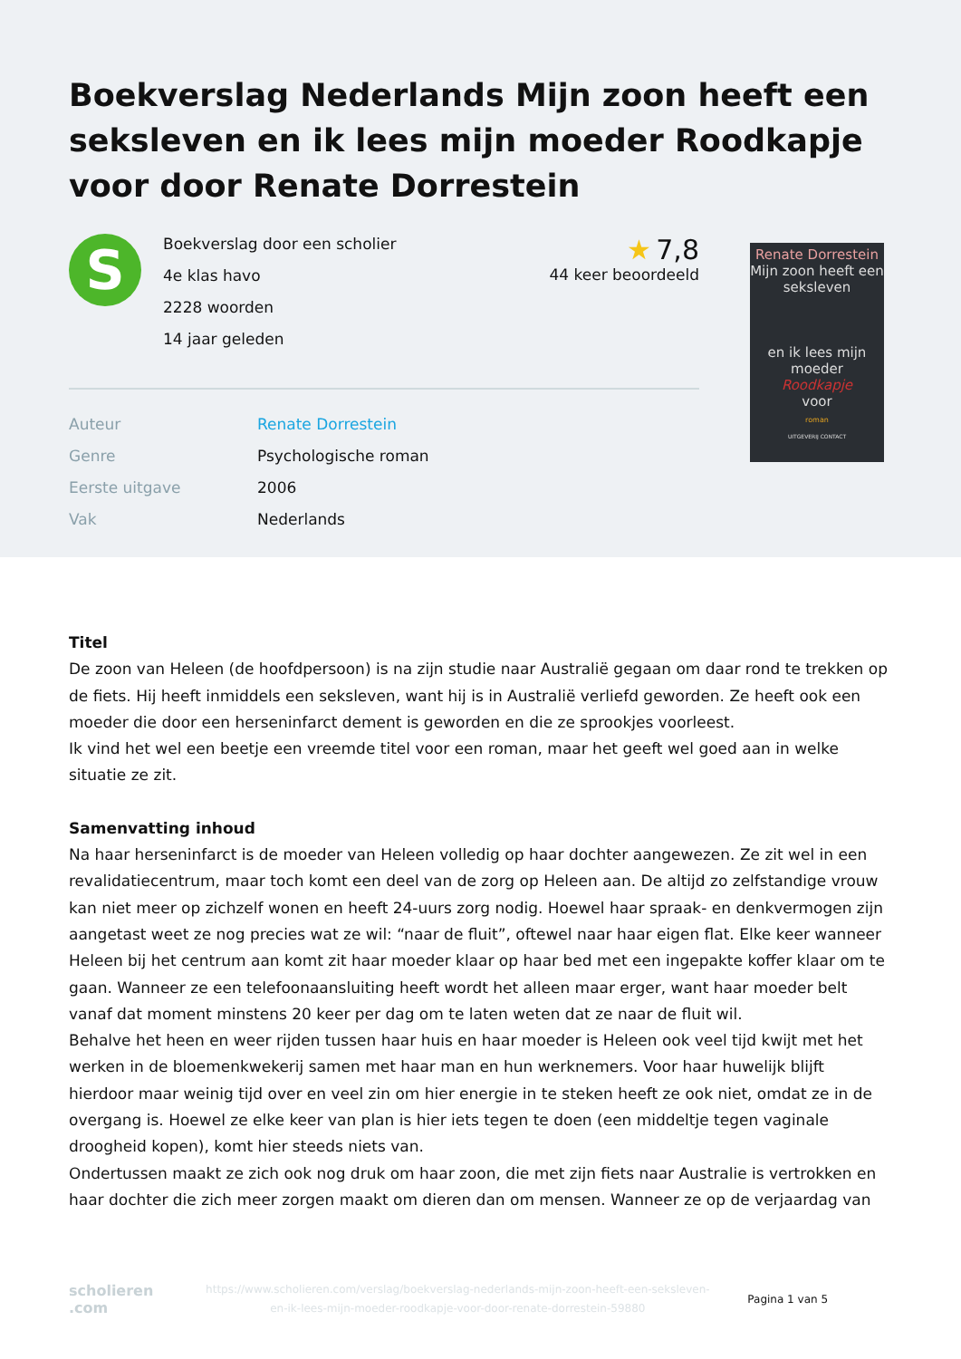Boekverslag Nederlands Mijn zoon heeft een seksleven en ik lees mijn moeder Roodkapje voor door Renate Dorrestein
S
Boekverslag door een scholier
4e klas havo
2228 woorden
14 jaar geleden
★ 7,8
44 keer beoordeeld
| Auteur | Renate Dorrestein |
| Genre | Psychologische roman |
| Eerste uitgave | 2006 |
| Vak | Nederlands |
Renate Dorrestein
Mijn zoon heeft een seksleven
en ik lees mijn moeder
Roodkapje
voor
roman
UITGEVERIJ CONTACT
Titel
De zoon van Heleen (de hoofdpersoon) is na zijn studie naar Australië gegaan om daar rond te trekken op de fiets. Hij heeft inmiddels een seksleven, want hij is in Australië verliefd geworden. Ze heeft ook een moeder die door een herseninfarct dement is geworden en die ze sprookjes voorleest.
Ik vind het wel een beetje een vreemde titel voor een roman, maar het geeft wel goed aan in welke situatie ze zit.
Samenvatting inhoud
Na haar herseninfarct is de moeder van Heleen volledig op haar dochter aangewezen. Ze zit wel in een revalidatiecentrum, maar toch komt een deel van de zorg op Heleen aan. De altijd zo zelfstandige vrouw kan niet meer op zichzelf wonen en heeft 24-uurs zorg nodig. Hoewel haar spraak- en denkvermogen zijn aangetast weet ze nog precies wat ze wil: “naar de fluit”, oftewel naar haar eigen flat. Elke keer wanneer Heleen bij het centrum aan komt zit haar moeder klaar op haar bed met een ingepakte koffer klaar om te gaan. Wanneer ze een telefoonaansluiting heeft wordt het alleen maar erger, want haar moeder belt vanaf dat moment minstens 20 keer per dag om te laten weten dat ze naar de fluit wil.
Behalve het heen en weer rijden tussen haar huis en haar moeder is Heleen ook veel tijd kwijt met het werken in de bloemenkwekerij samen met haar man en hun werknemers. Voor haar huwelijk blijft hierdoor maar weinig tijd over en veel zin om hier energie in te steken heeft ze ook niet, omdat ze in de overgang is. Hoewel ze elke keer van plan is hier iets tegen te doen (een middeltje tegen vaginale droogheid kopen), komt hier steeds niets van.
Ondertussen maakt ze zich ook nog druk om haar zoon, die met zijn fiets naar Australie is vertrokken en haar dochter die zich meer zorgen maakt om dieren dan om mensen. Wanneer ze op de verjaardag van
scholieren
.com
https://www.scholieren.com/verslag/boekverslag-nederlands-mijn-zoon-heeft-een-seksleven-en-ik-lees-mijn-moeder-roodkapje-voor-door-renate-dorrestein-59880
Pagina 1 van 5